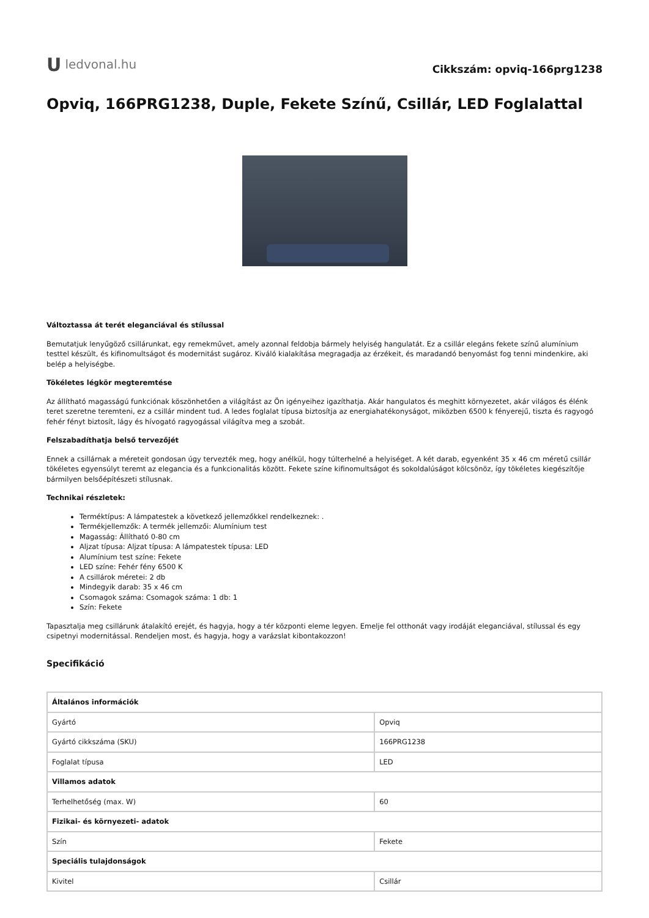U ledvonal.hu
Cikkszám: opviq-166prg1238
Opviq, 166PRG1238, Duple, Fekete Színű, Csillár, LED Foglalattal
Változtassa át terét eleganciával és stílussal
Bemutatjuk lenyűgöző csillárunkat, egy remekművet, amely azonnal feldobja bármely helyiség hangulatát. Ez a csillár elegáns fekete színű alumínium testtel készült, és kifinomultságot és modernitást sugároz. Kiváló kialakítása megragadja az érzékeit, és maradandó benyomást fog tenni mindenkire, aki belép a helyiségbe.
Tökéletes légkör megteremtése
Az állítható magasságú funkciónak köszönhetően a világítást az Ön igényeihez igazíthatja. Akár hangulatos és meghitt környezetet, akár világos és élénk teret szeretne teremteni, ez a csillár mindent tud. A ledes foglalat típusa biztosítja az energiahatékonyságot, miközben 6500 k fényerejű, tiszta és ragyogó fehér fényt biztosít, lágy és hívogató ragyogással világítva meg a szobát.
Felszabadíthatja belső tervezőjét
Ennek a csillárnak a méreteit gondosan úgy tervezték meg, hogy anélkül, hogy túlterhelné a helyiséget. A két darab, egyenként 35 x 46 cm méretű csillár tökéletes egyensúlyt teremt az elegancia és a funkcionalitás között. Fekete színe kifinomultságot és sokoldalúságot kölcsönöz, így tökéletes kiegészítője bármilyen belsőépítészeti stílusnak.
Technikai részletek:
Terméktípus: A lámpatestek a következő jellemzőkkel rendelkeznek: .
Termékjellemzők: A termék jellemzői: Alumínium test
Magasság: Állítható 0-80 cm
Aljzat típusa: Aljzat típusa: A lámpatestek típusa: LED
Alumínium test színe: Fekete
LED színe: Fehér fény 6500 K
A csillárok méretei: 2 db
Mindegyik darab: 35 x 46 cm
Csomagok száma: Csomagok száma: 1 db: 1
Szín: Fekete
Tapasztalja meg csillárunk átalakító erejét, és hagyja, hogy a tér központi eleme legyen. Emelje fel otthonát vagy irodáját eleganciával, stílussal és egy csipetnyi modernitással. Rendeljen most, és hagyja, hogy a varázslat kibontakozzon!
Specifikáció
| Általános információk | |
| --- | --- |
| Gyártó | Opviq |
| Gyártó cikkszáma (SKU) | 166PRG1238 |
| Foglalat típusa | LED |
| Villamos adatok | |
| Terhelhetőség (max. W) | 60 |
| Fizikai- és környezeti- adatok | |
| Szín | Fekete |
| Speciális tulajdonságok | |
| Kivitel | Csillár |